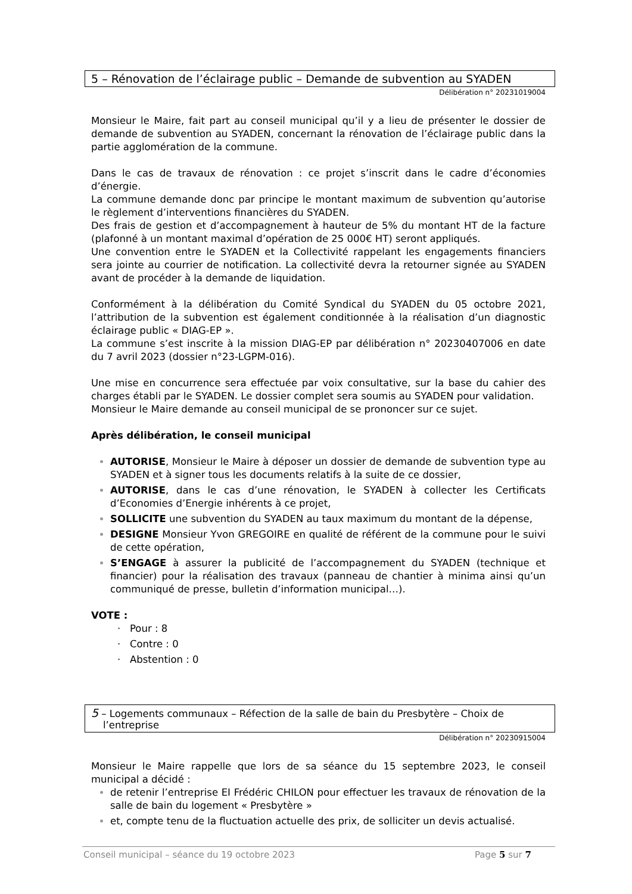5 – Rénovation de l’éclairage public – Demande de subvention au SYADEN
Délibération n° 20231019004
Monsieur le Maire, fait part au conseil municipal qu’il y a lieu de présenter le dossier de demande de subvention au SYADEN, concernant la rénovation de l’éclairage public dans la partie agglomération de la commune.
Dans le cas de travaux de rénovation : ce projet s’inscrit dans le cadre d’économies d’énergie.
La commune demande donc par principe le montant maximum de subvention qu’autorise le règlement d’interventions financières du SYADEN.
Des frais de gestion et d’accompagnement à hauteur de 5% du montant HT de la facture (plafonné à un montant maximal d’opération de 25 000€ HT) seront appliqués.
Une convention entre le SYADEN et la Collectivité rappelant les engagements financiers sera jointe au courrier de notification. La collectivité devra la retourner signée au SYADEN avant de procéder à la demande de liquidation.
Conformément à la délibération du Comité Syndical du SYADEN du 05 octobre 2021, l’attribution de la subvention est également conditionnée à la réalisation d’un diagnostic éclairage public « DIAG-EP ».
La commune s’est inscrite à la mission DIAG-EP par délibération n° 20230407006 en date du 7 avril 2023 (dossier n°23-LGPM-016).
Une mise en concurrence sera effectuée par voix consultative, sur la base du cahier des charges établi par le SYADEN. Le dossier complet sera soumis au SYADEN pour validation.
Monsieur le Maire demande au conseil municipal de se prononcer sur ce sujet.
Après délibération, le conseil municipal
AUTORISE, Monsieur le Maire à déposer un dossier de demande de subvention type au SYADEN et à signer tous les documents relatifs à la suite de ce dossier,
AUTORISE, dans le cas d’une rénovation, le SYADEN à collecter les Certificats d’Economies d’Energie inhérents à ce projet,
SOLLICITE une subvention du SYADEN au taux maximum du montant de la dépense,
DESIGNE Monsieur Yvon GREGOIRE en qualité de référent de la commune pour le suivi de cette opération,
S’ENGAGE à assurer la publicité de l’accompagnement du SYADEN (technique et financier) pour la réalisation des travaux (panneau de chantier à minima ainsi qu’un communiqué de presse, bulletin d’information municipal…).
VOTE :
· Pour : 8
· Contre : 0
· Abstention : 0
5 – Logements communaux – Réfection de la salle de bain du Presbytère – Choix de l’entreprise
Délibération n° 20230915004
Monsieur le Maire rappelle que lors de sa séance du 15 septembre 2023, le conseil municipal a décidé :
de retenir l’entreprise EI Frédéric CHILON pour effectuer les travaux de rénovation de la salle de bain du logement « Presbytère »
et, compte tenu de la fluctuation actuelle des prix, de solliciter un devis actualisé.
Conseil municipal – séance du 19 octobre 2023 Page 5 sur 7